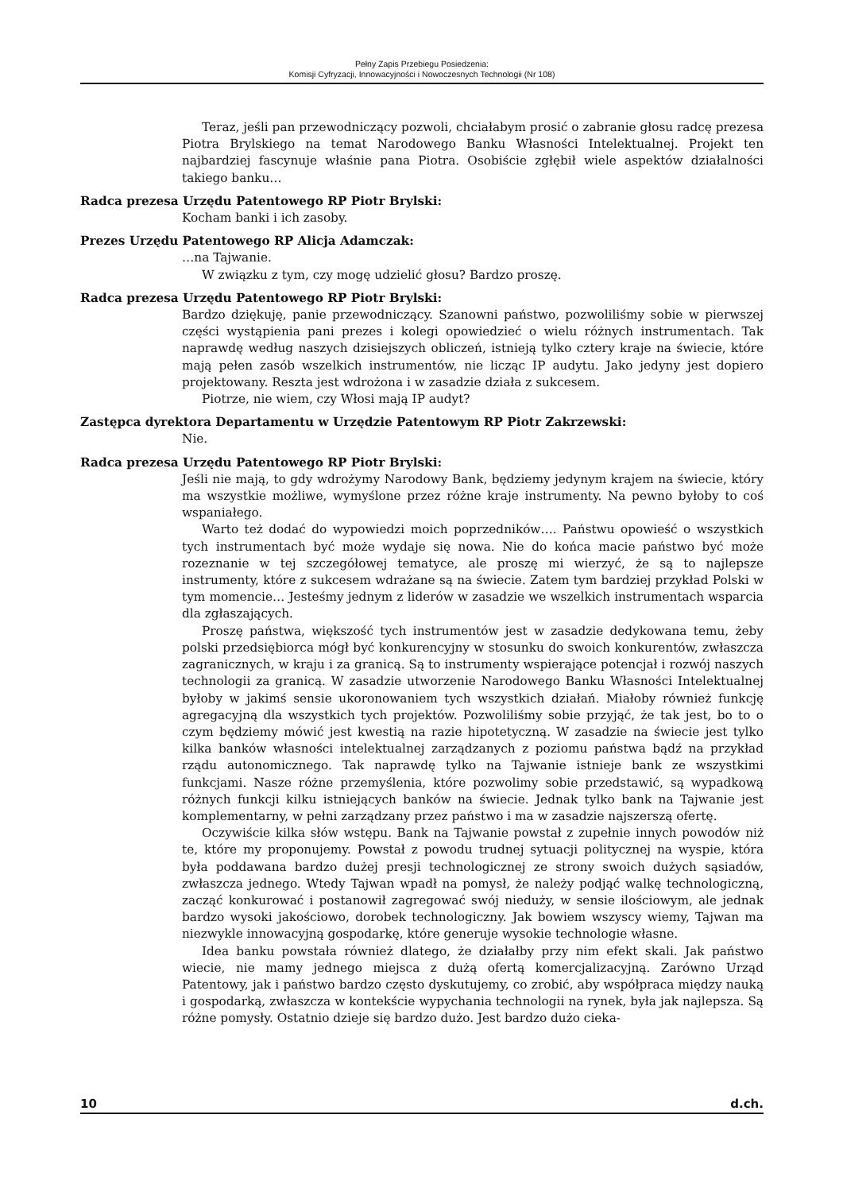Pełny Zapis Przebiegu Posiedzenia:
Komisji Cyfryzacji, Innowacyjności i Nowoczesnych Technologii (Nr 108)
Teraz, jeśli pan przewodniczący pozwoli, chciałabym prosić o zabranie głosu radcę prezesa Piotra Brylskiego na temat Narodowego Banku Własności Intelektualnej. Projekt ten najbardziej fascynuje właśnie pana Piotra. Osobiście zgłębił wiele aspektów działalności takiego banku…
Radca prezesa Urzędu Patentowego RP Piotr Brylski:
Kocham banki i ich zasoby.
Prezes Urzędu Patentowego RP Alicja Adamczak:
…na Tajwanie.
W związku z tym, czy mogę udzielić głosu? Bardzo proszę.
Radca prezesa Urzędu Patentowego RP Piotr Brylski:
Bardzo dziękuję, panie przewodniczący. Szanowni państwo, pozwoliliśmy sobie w pierwszej części wystąpienia pani prezes i kolegi opowiedzieć o wielu różnych instrumentach. Tak naprawdę według naszych dzisiejszych obliczeń, istnieją tylko cztery kraje na świecie, które mają pełen zasób wszelkich instrumentów, nie licząc IP audytu. Jako jedyny jest dopiero projektowany. Reszta jest wdrożona i w zasadzie działa z sukcesem.
Piotrze, nie wiem, czy Włosi mają IP audyt?
Zastępca dyrektora Departamentu w Urzędzie Patentowym RP Piotr Zakrzewski:
Nie.
Radca prezesa Urzędu Patentowego RP Piotr Brylski:
Jeśli nie mają, to gdy wdrożymy Narodowy Bank, będziemy jedynym krajem na świecie, który ma wszystkie możliwe, wymyślone przez różne kraje instrumenty. Na pewno byłoby to coś wspaniałego.
Warto też dodać do wypowiedzi moich poprzedników…. Państwu opowieść o wszystkich tych instrumentach być może wydaje się nowa. Nie do końca macie państwo być może rozeznanie w tej szczegółowej tematyce, ale proszę mi wierzyć, że są to najlepsze instrumenty, które z sukcesem wdrażane są na świecie. Zatem tym bardziej przykład Polski w tym momencie… Jesteśmy jednym z liderów w zasadzie we wszelkich instrumentach wsparcia dla zgłaszających.
Proszę państwa, większość tych instrumentów jest w zasadzie dedykowana temu, żeby polski przedsiębiorca mógł być konkurencyjny w stosunku do swoich konkurentów, zwłaszcza zagranicznych, w kraju i za granicą. Są to instrumenty wspierające potencjał i rozwój naszych technologii za granicą. W zasadzie utworzenie Narodowego Banku Własności Intelektualnej byłoby w jakimś sensie ukoronowaniem tych wszystkich działań. Miałoby również funkcję agregacyjną dla wszystkich tych projektów. Pozwoliliśmy sobie przyjąć, że tak jest, bo to o czym będziemy mówić jest kwestią na razie hipotetyczną. W zasadzie na świecie jest tylko kilka banków własności intelektualnej zarządzanych z poziomu państwa bądź na przykład rządu autonomicznego. Tak naprawdę tylko na Tajwanie istnieje bank ze wszystkimi funkcjami. Nasze różne przemyślenia, które pozwolimy sobie przedstawić, są wypadkową różnych funkcji kilku istniejących banków na świecie. Jednak tylko bank na Tajwanie jest komplementarny, w pełni zarządzany przez państwo i ma w zasadzie najszerszą ofertę.
Oczywiście kilka słów wstępu. Bank na Tajwanie powstał z zupełnie innych powodów niż te, które my proponujemy. Powstał z powodu trudnej sytuacji politycznej na wyspie, która była poddawana bardzo dużej presji technologicznej ze strony swoich dużych sąsiadów, zwłaszcza jednego. Wtedy Tajwan wpadł na pomysł, że należy podjąć walkę technologiczną, zacząć konkurować i postanowił zagregować swój nieduży, w sensie ilościowym, ale jednak bardzo wysoki jakościowo, dorobek technologiczny. Jak bowiem wszyscy wiemy, Tajwan ma niezwykle innowacyjną gospodarkę, które generuje wysokie technologie własne.
Idea banku powstała również dlatego, że działałby przy nim efekt skali. Jak państwo wiecie, nie mamy jednego miejsca z dużą ofertą komercjalizacyjną. Zarówno Urząd Patentowy, jak i państwo bardzo często dyskutujemy, co zrobić, aby współpraca między nauką i gospodarką, zwłaszcza w kontekście wypychania technologii na rynek, była jak najlepsza. Są różne pomysły. Ostatnio dzieje się bardzo dużo. Jest bardzo dużo cieka-
10 d.ch.